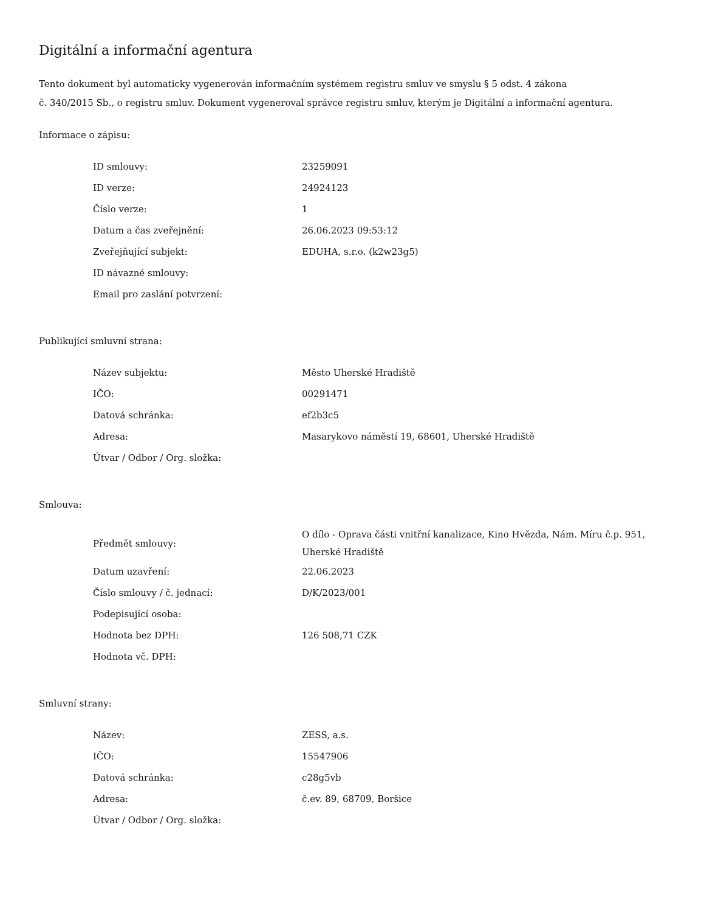Digitální a informační agentura
Tento dokument byl automaticky vygenerován informačním systémem registru smluv ve smyslu § 5 odst. 4 zákona
č. 340/2015 Sb., o registru smluv. Dokument vygeneroval správce registru smluv, kterým je Digitální a informační agentura.
Informace o zápisu:
| ID smlouvy: | 23259091 |
| ID verze: | 24924123 |
| Číslo verze: | 1 |
| Datum a čas zveřejnění: | 26.06.2023 09:53:12 |
| Zveřejňující subjekt: | EDUHA, s.r.o. (k2w23g5) |
| ID návazné smlouvy: | |
| Email pro zaslání potvrzení: | |
Publikující smluvní strana:
| Název subjektu: | Město Uherské Hradiště |
| IČO: | 00291471 |
| Datová schránka: | ef2b3c5 |
| Adresa: | Masarykovo náměstí 19, 68601, Uherské Hradiště |
| Útvar / Odbor / Org. složka: | |
Smlouva:
| Předmět smlouvy: | O dílo - Oprava části vnitřní kanalizace, Kino Hvězda, Nám. Míru č.p. 951, Uherské Hradiště |
| Datum uzavření: | 22.06.2023 |
| Číslo smlouvy / č. jednací: | D/K/2023/001 |
| Podepisující osoba: | |
| Hodnota bez DPH: | 126 508,71 CZK |
| Hodnota vč. DPH: | |
Smluvní strany:
| Název: | ZESS, a.s. |
| IČO: | 15547906 |
| Datová schránka: | c28g5vb |
| Adresa: | č.ev. 89, 68709, Boršice |
| Útvar / Odbor / Org. složka: | |